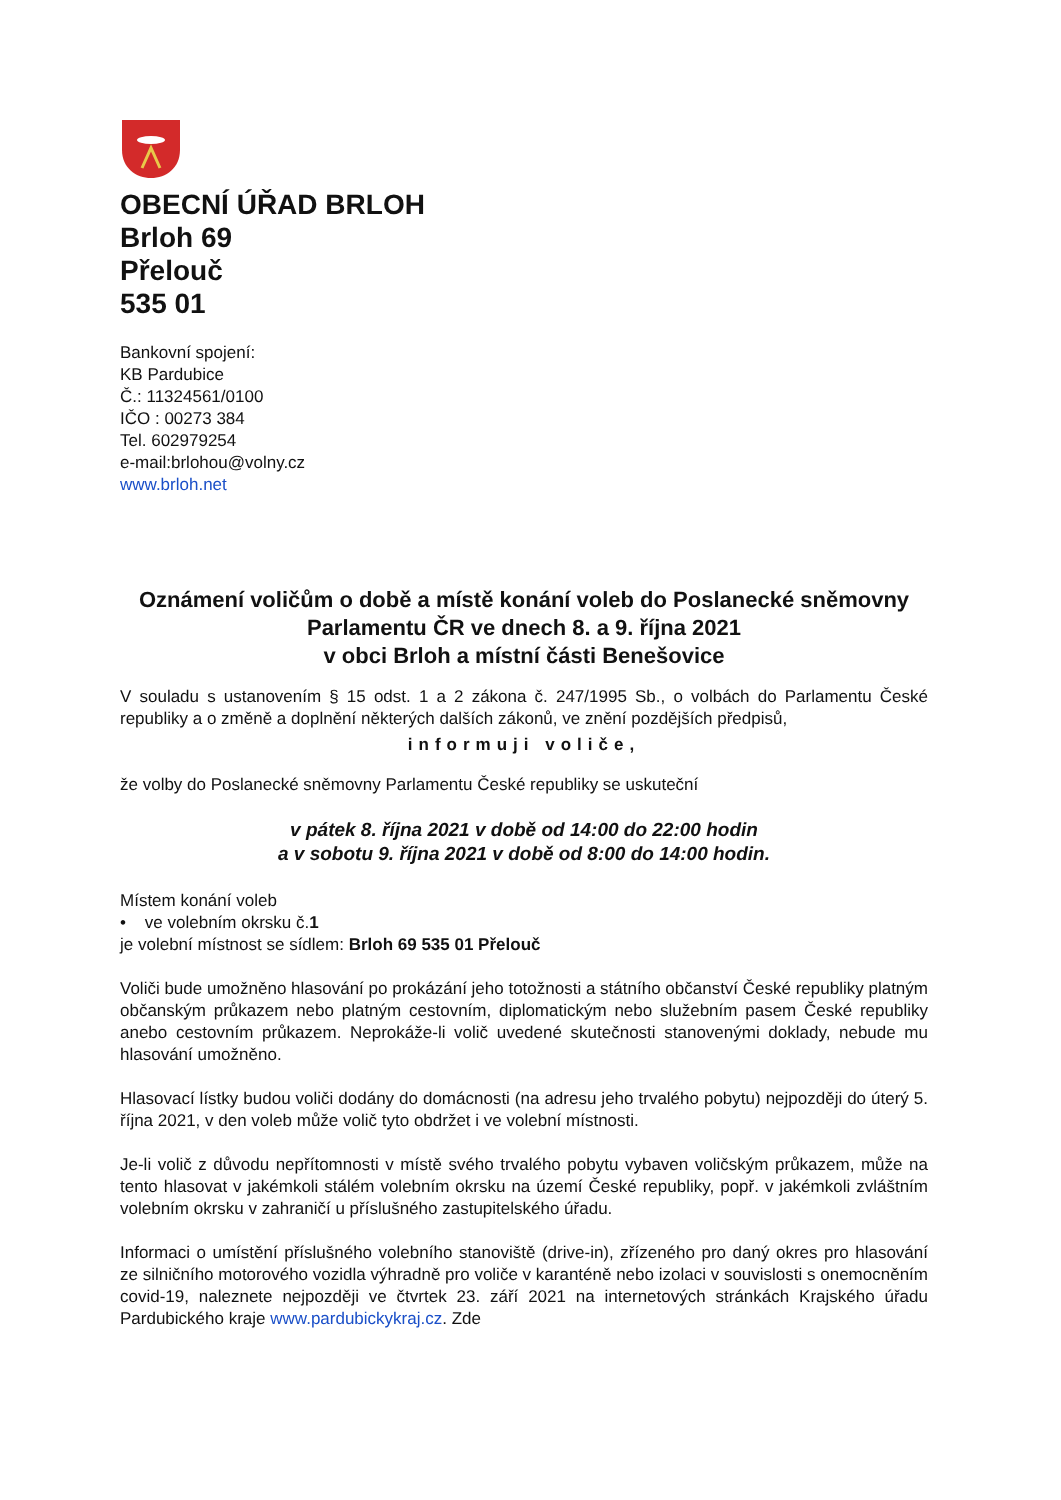OBECNÍ ÚŘAD BRLOH
Brloh 69
Přelouč
535 01
Bankovní spojení:
KB Pardubice
Č.: 11324561/0100
IČO : 00273 384
Tel. 602979254
e-mail:brlohou@volny.cz
www.brloh.net
Oznámení voličům o době a místě konání voleb do Poslanecké sněmovny Parlamentu ČR ve dnech 8. a 9. října 2021
v obci Brloh a místní části Benešovice
V souladu s ustanovením § 15 odst. 1 a 2 zákona č. 247/1995 Sb., o volbách do Parlamentu České republiky a o změně a doplnění některých dalších zákonů, ve znění pozdějších předpisů,
informuji voliče,
že volby do Poslanecké sněmovny Parlamentu České republiky se uskuteční
v pátek 8. října 2021 v době od 14:00 do 22:00 hodin
a v sobotu 9. října 2021 v době od 8:00 do 14:00 hodin.
Místem konání voleb
• ve volebním okrsku č.1
je volební místnost se sídlem: Brloh 69 535 01 Přelouč
Voliči bude umožněno hlasování po prokázání jeho totožnosti a státního občanství České republiky platným občanským průkazem nebo platným cestovním, diplomatickým nebo služebním pasem České republiky anebo cestovním průkazem. Neprokáže-li volič uvedené skutečnosti stanovenými doklady, nebude mu hlasování umožněno.
Hlasovací lístky budou voliči dodány do domácnosti (na adresu jeho trvalého pobytu) nejpozději do úterý 5. října 2021, v den voleb může volič tyto obdržet i ve volební místnosti.
Je-li volič z důvodu nepřítomnosti v místě svého trvalého pobytu vybaven voličským průkazem, může na tento hlasovat v jakémkoli stálém volebním okrsku na území České republiky, popř. v jakémkoli zvláštním volebním okrsku v zahraničí u příslušného zastupitelského úřadu.
Informaci o umístění příslušného volebního stanoviště (drive-in), zřízeného pro daný okres pro hlasování ze silničního motorového vozidla výhradně pro voliče v karanténě nebo izolaci v souvislosti s onemocněním covid-19, naleznete nejpozději ve čtvrtek 23. září 2021 na internetových stránkách Krajského úřadu Pardubického kraje www.pardubickykraj.cz. Zde